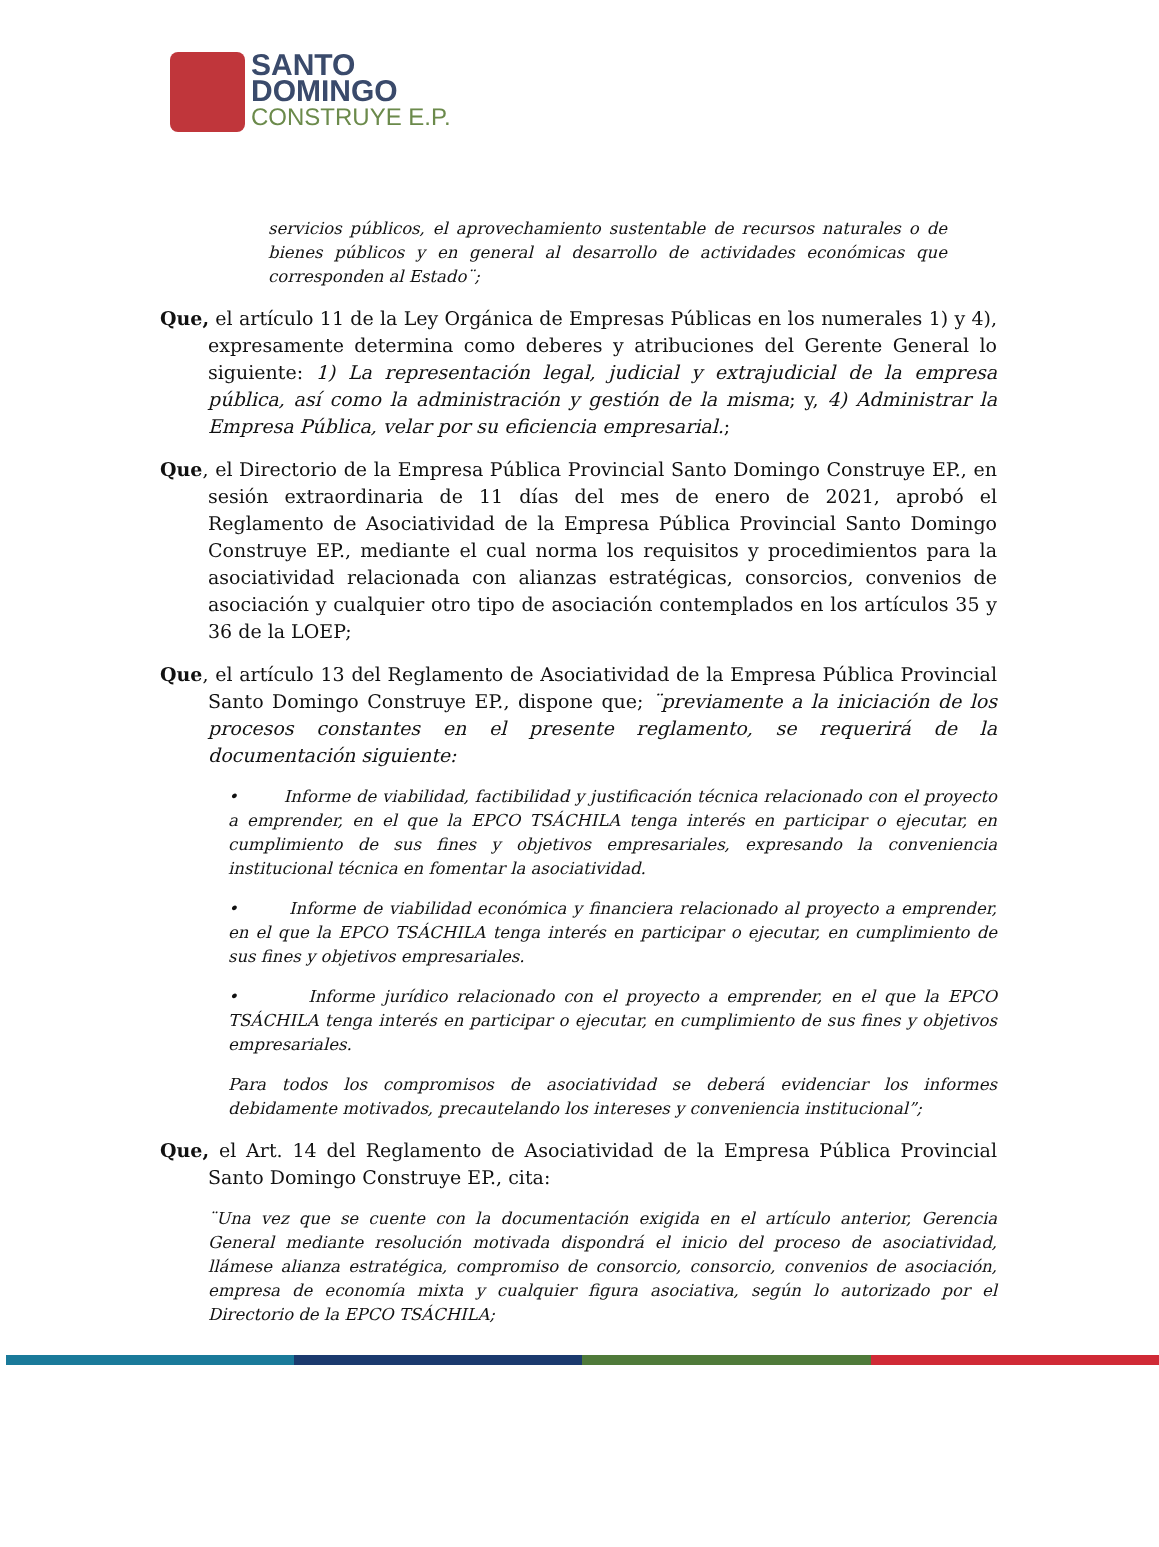SANTO
DOMINGO
CONSTRUYE E.P.
servicios públicos, el aprovechamiento sustentable de recursos naturales o de bienes públicos y en general al desarrollo de actividades económicas que corresponden al Estado¨;
Que, el artículo 11 de la Ley Orgánica de Empresas Públicas en los numerales 1) y 4), expresamente determina como deberes y atribuciones del Gerente General lo siguiente: 1) La representación legal, judicial y extrajudicial de la empresa pública, así como la administración y gestión de la misma; y, 4) Administrar la Empresa Pública, velar por su eficiencia empresarial.;
Que, el Directorio de la Empresa Pública Provincial Santo Domingo Construye EP., en sesión extraordinaria de 11 días del mes de enero de 2021, aprobó el Reglamento de Asociatividad de la Empresa Pública Provincial Santo Domingo Construye EP., mediante el cual norma los requisitos y procedimientos para la asociatividad relacionada con alianzas estratégicas, consorcios, convenios de asociación y cualquier otro tipo de asociación contemplados en los artículos 35 y 36 de la LOEP;
Que, el artículo 13 del Reglamento de Asociatividad de la Empresa Pública Provincial Santo Domingo Construye EP., dispone que; ¨previamente a la iniciación de los procesos constantes en el presente reglamento, se requerirá de la documentación siguiente:
• Informe de viabilidad, factibilidad y justificación técnica relacionado con el proyecto a emprender, en el que la EPCO TSÁCHILA tenga interés en participar o ejecutar, en cumplimiento de sus fines y objetivos empresariales, expresando la conveniencia institucional técnica en fomentar la asociatividad.
• Informe de viabilidad económica y financiera relacionado al proyecto a emprender, en el que la EPCO TSÁCHILA tenga interés en participar o ejecutar, en cumplimiento de sus fines y objetivos empresariales.
• Informe jurídico relacionado con el proyecto a emprender, en el que la EPCO TSÁCHILA tenga interés en participar o ejecutar, en cumplimiento de sus fines y objetivos empresariales.
Para todos los compromisos de asociatividad se deberá evidenciar los informes debidamente motivados, precautelando los intereses y conveniencia institucional”;
Que, el Art. 14 del Reglamento de Asociatividad de la Empresa Pública Provincial Santo Domingo Construye EP., cita:
¨Una vez que se cuente con la documentación exigida en el artículo anterior, Gerencia General mediante resolución motivada dispondrá el inicio del proceso de asociatividad, llámese alianza estratégica, compromiso de consorcio, consorcio, convenios de asociación, empresa de economía mixta y cualquier figura asociativa, según lo autorizado por el Directorio de la EPCO TSÁCHILA;